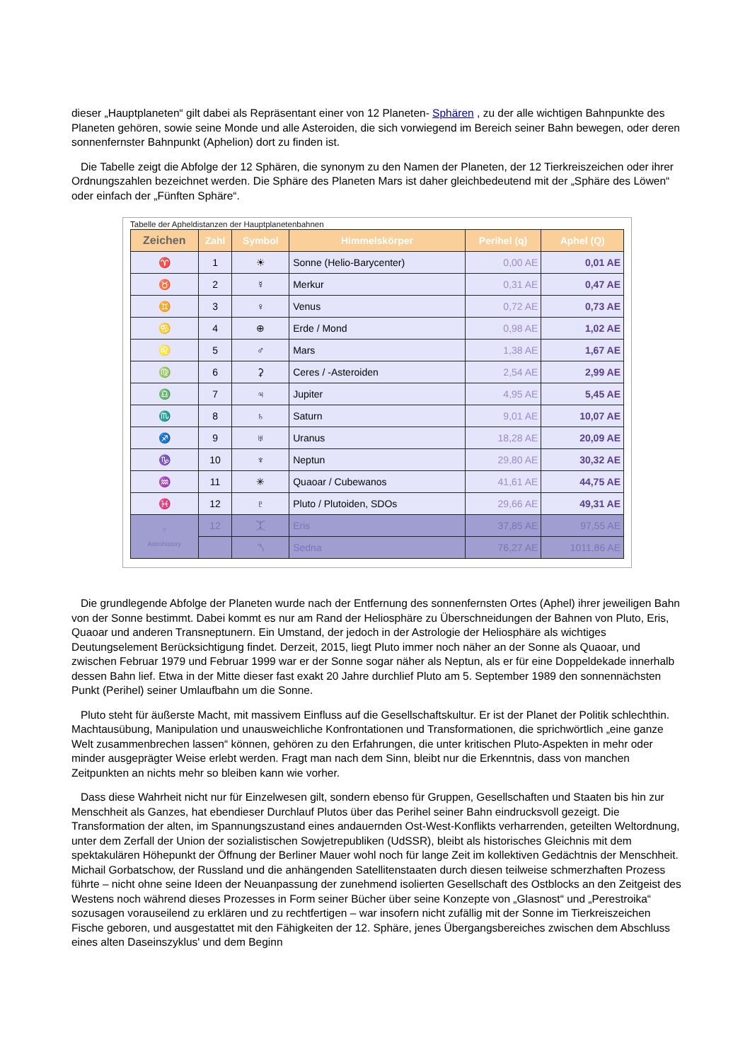dieser „Hauptplaneten“ gilt dabei als Repräsentant einer von 12 Planeten- Sphären , zu der alle wichtigen Bahnpunkte des Planeten gehören, sowie seine Monde und alle Asteroiden, die sich vorwiegend im Bereich seiner Bahn bewegen, oder deren sonnenfernster Bahnpunkt (Aphelion) dort zu finden ist.
Die Tabelle zeigt die Abfolge der 12 Sphären, die synonym zu den Namen der Planeten, der 12 Tierkreiszeichen oder ihrer Ordnungszahlen bezeichnet werden. Die Sphäre des Planeten Mars ist daher gleichbedeutend mit der „Sphäre des Löwen“ oder einfach der „Fünften Sphäre“.
Tabelle der Apheldistanzen der Hauptplanetenbahnen
| Zeichen | Zahl | Symbol | Himmelskörper | Perihel (q) | Aphel (Q) |
| --- | --- | --- | --- | --- | --- |
| ♈ | 1 | ☀ | Sonne (Helio-Barycenter) | 0,00 AE | 0,01 AE |
| ♉ | 2 | ☿ | Merkur | 0,31 AE | 0,47 AE |
| ♊ | 3 | ♀ | Venus | 0,72 AE | 0,73 AE |
| ♋ | 4 | ⊕ | Erde / Mond | 0,98 AE | 1,02 AE |
| ♌ | 5 | ♂ | Mars | 1,38 AE | 1,67 AE |
| ♍ | 6 | ⚳ | Ceres / -Asteroiden | 2,54 AE | 2,99 AE |
| ♎ | 7 | ♃ | Jupiter | 4,95 AE | 5,45 AE |
| ♏ | 8 | ♄ | Saturn | 9,01 AE | 10,07 AE |
| ♐ | 9 | ♅ | Uranus | 18,28 AE | 20,09 AE |
| ♑ | 10 | ♆ | Neptun | 29,80 AE | 30,32 AE |
| ♒ | 11 | ✳ | Quaoar / Cubewanos | 41,61 AE | 44,75 AE |
| ♓ | 12 | ♇ | Pluto / Plutoiden, SDOs | 29,66 AE | 49,31 AE |
| ☼ Astrohistory | 12 | ⯰ | Eris | 37,85 AE | 97,55 AE |
| | | ⯲ | Sedna | 76,27 AE | 1011,86 AE |
Die grundlegende Abfolge der Planeten wurde nach der Entfernung des sonnenfernsten Ortes (Aphel) ihrer jeweiligen Bahn von der Sonne bestimmt. Dabei kommt es nur am Rand der Heliosphäre zu Überschneidungen der Bahnen von Pluto, Eris, Quaoar und anderen Transneptunern. Ein Umstand, der jedoch in der Astrologie der Heliosphäre als wichtiges Deutungselement Berücksichtigung findet. Derzeit, 2015, liegt Pluto immer noch näher an der Sonne als Quaoar, und zwischen Februar 1979 und Februar 1999 war er der Sonne sogar näher als Neptun, als er für eine Doppeldekade innerhalb dessen Bahn lief. Etwa in der Mitte dieser fast exakt 20 Jahre durchlief Pluto am 5. September 1989 den sonnennächsten Punkt (Perihel) seiner Umlaufbahn um die Sonne.
Pluto steht für äußerste Macht, mit massivem Einfluss auf die Gesellschaftskultur. Er ist der Planet der Politik schlechthin. Machtausübung, Manipulation und unausweichliche Konfrontationen und Transformationen, die sprichwörtlich „eine ganze Welt zusammenbrechen lassen“ können, gehören zu den Erfahrungen, die unter kritischen Pluto-Aspekten in mehr oder minder ausgeprägter Weise erlebt werden. Fragt man nach dem Sinn, bleibt nur die Erkenntnis, dass von manchen Zeitpunkten an nichts mehr so bleiben kann wie vorher.
Dass diese Wahrheit nicht nur für Einzelwesen gilt, sondern ebenso für Gruppen, Gesellschaften und Staaten bis hin zur Menschheit als Ganzes, hat ebendieser Durchlauf Plutos über das Perihel seiner Bahn eindrucksvoll gezeigt. Die Transformation der alten, im Spannungszustand eines andauernden Ost-West-Konflikts verharrenden, geteilten Weltordnung, unter dem Zerfall der Union der sozialistischen Sowjetrepubliken (UdSSR), bleibt als historisches Gleichnis mit dem spektakulären Höhepunkt der Öffnung der Berliner Mauer wohl noch für lange Zeit im kollektiven Gedächtnis der Menschheit. Michail Gorbatschow, der Russland und die anhängenden Satellitenstaaten durch diesen teilweise schmerzhaften Prozess führte – nicht ohne seine Ideen der Neuanpassung der zunehmend isolierten Gesellschaft des Ostblocks an den Zeitgeist des Westens noch während dieses Prozesses in Form seiner Bücher über seine Konzepte von „Glasnost“ und „Perestroika“ sozusagen vorauseilend zu erklären und zu rechtfertigen – war insofern nicht zufällig mit der Sonne im Tierkreiszeichen Fische geboren, und ausgestattet mit den Fähigkeiten der 12. Sphäre, jenes Übergangsbereiches zwischen dem Abschluss eines alten Daseinszyklus' und dem Beginn